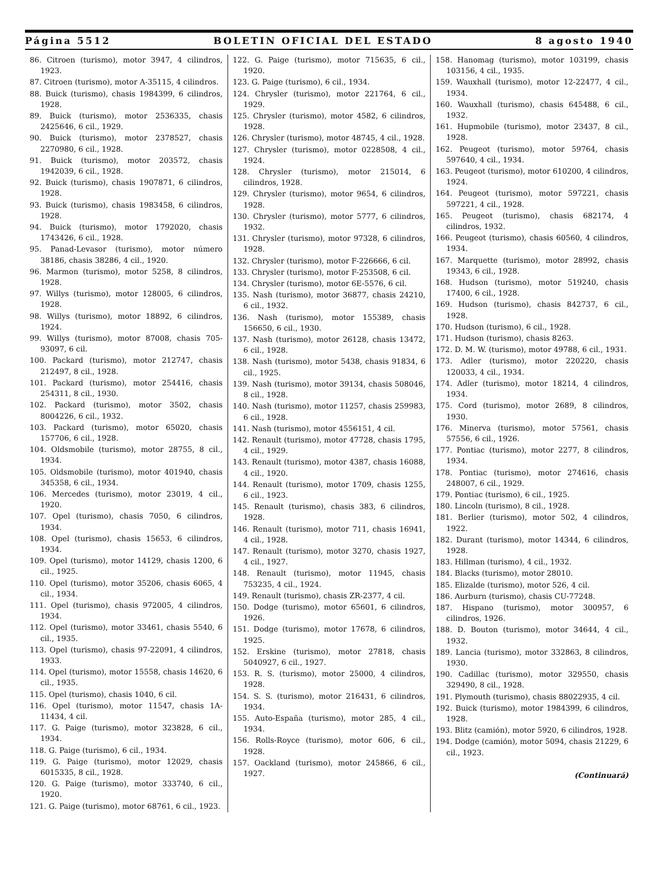Página 5512 BOLETIN OFICIAL DEL ESTADO 8 agosto 1940
86. Citroen (turismo), motor 3947, 4 cilindros, 1923.
87. Citroen (turismo), motor A-35115, 4 cilindros.
88. Buick (turismo), chasis 1984399, 6 cilindros, 1928.
89. Buick (turismo), motor 2536335, chasis 2425646, 6 cil., 1929.
90. Buick (turismo), motor 2378527, chasis 2270980, 6 cil., 1928.
91. Buick (turismo), motor 203572, chasis 1942039, 6 cil., 1928.
92. Buick (turismo), chasis 1907871, 6 cilindros, 1928.
93. Buick (turismo), chasis 1983458, 6 cilindros, 1928.
94. Buick (turismo), motor 1792020, chasis 1743426, 6 cil., 1928.
95. Panad-Levasor (turismo), motor número 38186, chasis 38286, 4 cil., 1920.
96. Marmon (turismo), motor 5258, 8 cilindros, 1928.
97. Willys (turismo), motor 128005, 6 cilindros, 1928.
98. Willys (turismo), motor 18892, 6 cilindros, 1924.
99. Willys (turismo), motor 87008, chasis 705-93097, 6 cil.
100. Packard (turismo), motor 212747, chasis 212497, 8 cil., 1928.
101. Packard (turismo), motor 254416, chasis 254311, 8 cil., 1930.
102. Packard (turismo), motor 3502, chasis 8004226, 6 cil., 1932.
103. Packard (turismo), motor 65020, chasis 157706, 6 cil., 1928.
104. Oldsmobile (turismo), motor 28755, 8 cil., 1934.
105. Oldsmobile (turismo), motor 401940, chasis 345358, 6 cil., 1934.
106. Mercedes (turismo), motor 23019, 4 cil., 1920.
107. Opel (turismo), chasis 7050, 6 cilindros, 1934.
108. Opel (turismo), chasis 15653, 6 cilindros, 1934.
109. Opel (turismo), motor 14129, chasis 1200, 6 cil., 1925.
110. Opel (turismo), motor 35206, chasis 6065, 4 cil., 1934.
111. Opel (turismo), chasis 972005, 4 cilindros, 1934.
112. Opel (turismo), motor 33461, chasis 5540, 6 cil., 1935.
113. Opel (turismo), chasis 97-22091, 4 cilindros, 1933.
114. Opel (turismo), motor 15558, chasis 14620, 6 cil., 1935.
115. Opel (turismo), chasis 1040, 6 cil.
116. Opel (turismo), motor 11547, chasis 1A-11434, 4 cil.
117. G. Paige (turismo), motor 323828, 6 cil., 1934.
118. G. Paige (turismo), 6 cil., 1934.
119. G. Paige (turismo), motor 12029, chasis 6015335, 8 cil., 1928.
120. G. Paige (turismo), motor 333740, 6 cil., 1920.
121. G. Paige (turismo), motor 68761, 6 cil., 1923.
122. G. Paige (turismo), motor 715635, 6 cil., 1920.
123. G. Paige (turismo), 6 cil., 1934.
124. Chrysler (turismo), motor 221764, 6 cil., 1929.
125. Chrysler (turismo), motor 4582, 6 cilindros, 1928.
126. Chrysler (turismo), motor 48745, 4 cil., 1928.
127. Chrysler (turismo), motor 0228508, 4 cil., 1924.
128. Chrysler (turismo), motor 215014, 6 cilindros, 1928.
129. Chrysler (turismo), motor 9654, 6 cilindros, 1928.
130. Chrysler (turismo), motor 5777, 6 cilindros, 1932.
131. Chrysler (turismo), motor 97328, 6 cilindros, 1928.
132. Chrysler (turismo), motor F-226666, 6 cil.
133. Chrysler (turismo), motor F-253508, 6 cil.
134. Chrysler (turismo), motor 6E-5576, 6 cil.
135. Nash (turismo), motor 36877, chasis 24210, 6 cil., 1932.
136. Nash (turismo), motor 155389, chasis 156650, 6 cil., 1930.
137. Nash (turismo), motor 26128, chasis 13472, 6 cil., 1928.
138. Nash (turismo), motor 5438, chasis 91834, 6 cil., 1925.
139. Nash (turismo), motor 39134, chasis 508046, 8 cil., 1928.
140. Nash (turismo), motor 11257, chasis 259983, 6 cil., 1928.
141. Nash (turismo), motor 4556151, 4 cil.
142. Renault (turismo), motor 47728, chasis 1795, 4 cil., 1929.
143. Renault (turismo), motor 4387, chasis 16088, 4 cil., 1920.
144. Renault (turismo), motor 1709, chasis 1255, 6 cil., 1923.
145. Renault (turismo), chasis 383, 6 cilindros, 1928.
146. Renault (turismo), motor 711, chasis 16941, 4 cil., 1928.
147. Renault (turismo), motor 3270, chasis 1927, 4 cil., 1927.
148. Renault (turismo), motor 11945, chasis 753235, 4 cil., 1924.
149. Renault (turismo), chasis ZR-2377, 4 cil.
150. Dodge (turismo), motor 65601, 6 cilindros, 1926.
151. Dodge (turismo), motor 17678, 6 cilindros, 1925.
152. Erskine (turismo), motor 27818, chasis 5040927, 6 cil., 1927.
153. R. S. (turismo), motor 25000, 4 cilindros, 1928.
154. S. S. (turismo), motor 216431, 6 cilindros, 1934.
155. Auto-España (turismo), motor 285, 4 cil., 1934.
156. Rolls-Royce (turismo), motor 606, 6 cil., 1928.
157. Oackland (turismo), motor 245866, 6 cil., 1927.
158. Hanomag (turismo), motor 103199, chasis 103156, 4 cil., 1935.
159. Wauxhall (turismo), motor 12-22477, 4 cil., 1934.
160. Wauxhall (turismo), chasis 645488, 6 cil., 1932.
161. Hupmobile (turismo), motor 23437, 8 cil., 1928.
162. Peugeot (turismo), motor 59764, chasis 597640, 4 cil., 1934.
163. Peugeot (turismo), motor 610200, 4 cilindros, 1924.
164. Peugeot (turismo), motor 597221, chasis 597221, 4 cil., 1928.
165. Peugeot (turismo), chasis 682174, 4 cilindros, 1932.
166. Peugeot (turismo), chasis 60560, 4 cilindros, 1934.
167. Marquette (turismo), motor 28992, chasis 19343, 6 cil., 1928.
168. Hudson (turismo), motor 519240, chasis 17400, 6 cil., 1928.
169. Hudson (turismo), chasis 842737, 6 cil., 1928.
170. Hudson (turismo), 6 cil., 1928.
171. Hudson (turismo), chasis 8263.
172. D. M. W. (turismo), motor 49788, 6 cil., 1931.
173. Adler (turismo), motor 220220, chasis 120033, 4 cil., 1934.
174. Adler (turismo), motor 18214, 4 cilindros, 1934.
175. Cord (turismo), motor 2689, 8 cilindros, 1930.
176. Minerva (turismo), motor 57561, chasis 57556, 6 cil., 1926.
177. Pontiac (turismo), motor 2277, 8 cilindros, 1934.
178. Pontiac (turismo), motor 274616, chasis 248007, 6 cil., 1929.
179. Pontiac (turismo), 6 cil., 1925.
180. Lincoln (turismo), 8 cil., 1928.
181. Berlier (turismo), motor 502, 4 cilindros, 1922.
182. Durant (turismo), motor 14344, 6 cilindros, 1928.
183. Hillman (turismo), 4 cil., 1932.
184. Blacks (turismo), motor 28010.
185. Elizalde (turismo), motor 526, 4 cil.
186. Aurburn (turismo), chasis CU-77248.
187. Hispano (turismo), motor 300957, 6 cilindros, 1926.
188. D. Bouton (turismo), motor 34644, 4 cil., 1932.
189. Lancia (turismo), motor 332863, 8 cilindros, 1930.
190. Cadillac (turismo), motor 329550, chasis 329490, 8 cil., 1928.
191. Plymouth (turismo), chasis 88022935, 4 cil.
192. Buick (turismo), motor 1984399, 6 cilindros, 1928.
193. Blitz (camión), motor 5920, 6 cilindros, 1928.
194. Dodge (camión), motor 5094, chasis 21229, 6 cil., 1923.
(Continuará)